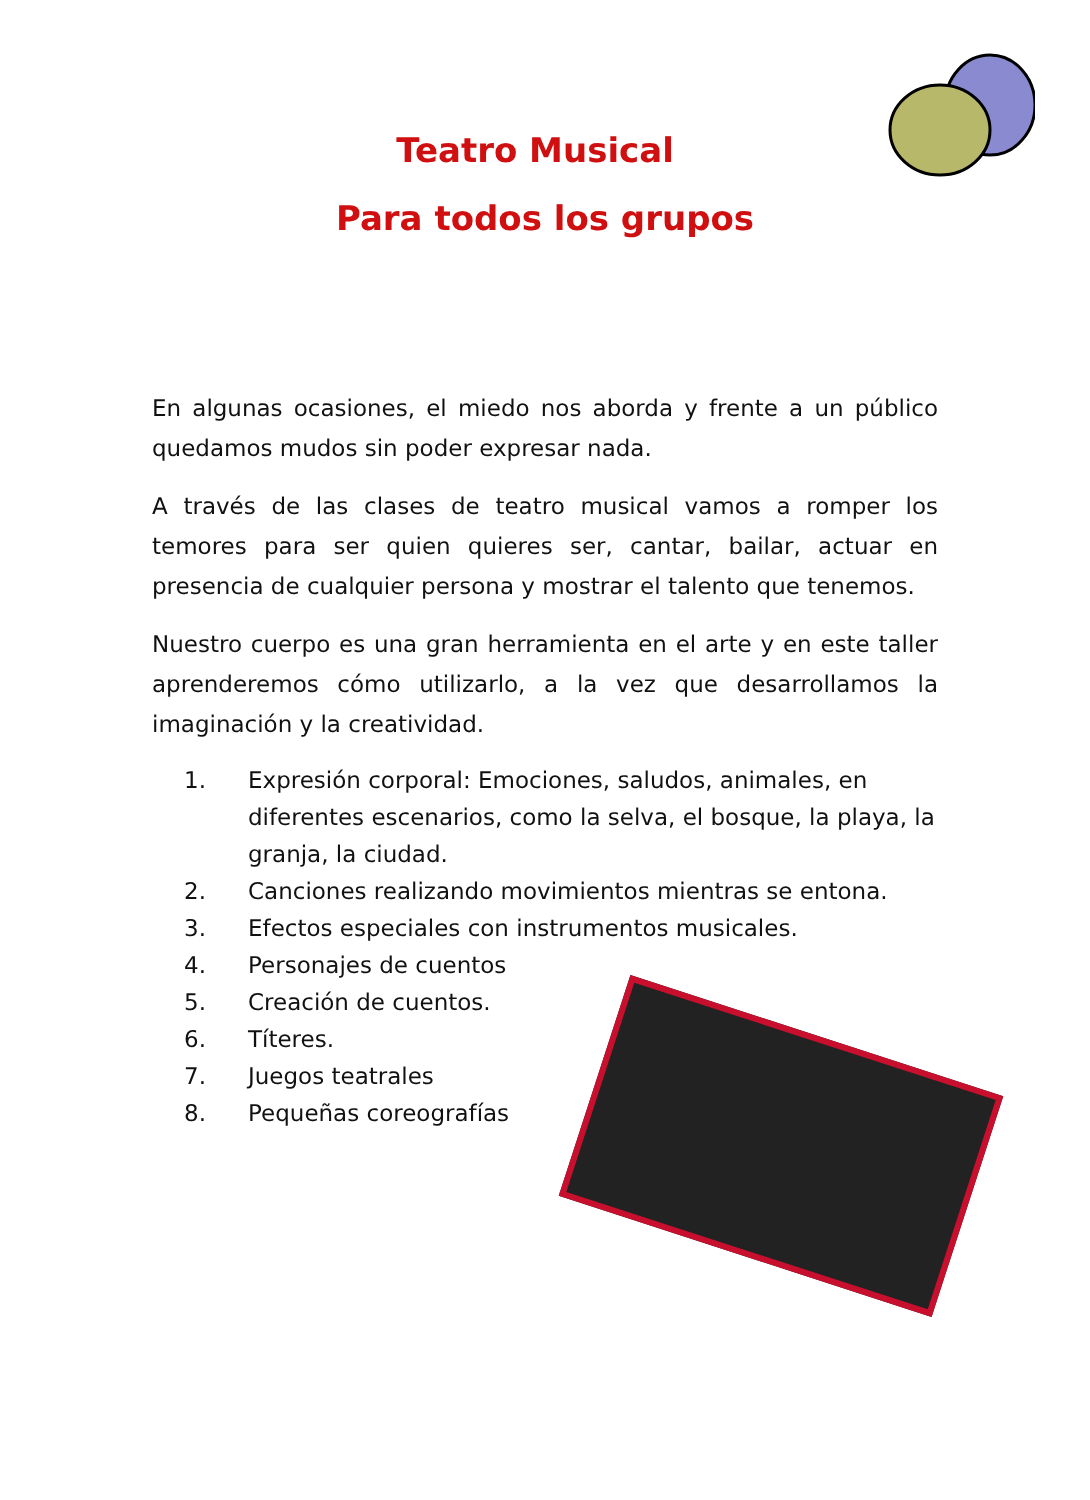Teatro Musical
Para todos los grupos
En algunas ocasiones, el miedo nos aborda y frente a un público quedamos mudos sin poder expresar nada.
A través de las clases de teatro musical vamos a romper los temores para ser quien quieres ser, cantar, bailar, actuar en presencia de cualquier persona y mostrar el talento que tenemos.
Nuestro cuerpo es una gran herramienta en el arte y en este taller aprenderemos cómo utilizarlo, a la vez que desarrollamos la imaginación y la creatividad.
1. Expresión corporal: Emociones, saludos, animales, en diferentes escenarios, como la selva, el bosque, la playa, la granja, la ciudad.
2. Canciones realizando movimientos mientras se entona.
3. Efectos especiales con instrumentos musicales.
4. Personajes de cuentos
5. Creación de cuentos.
6. Títeres.
7. Juegos teatrales
8. Pequeñas coreografías